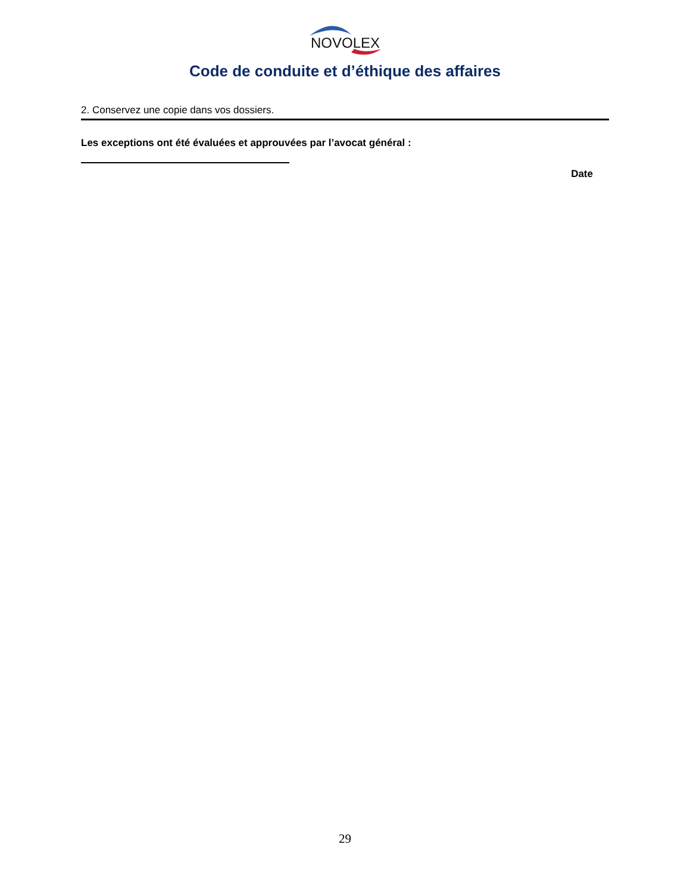NOVOLEX
Code de conduite et d’éthique des affaires
2. Conservez une copie dans vos dossiers.
Les exceptions ont été évaluées et approuvées par l’avocat général :
Date
29